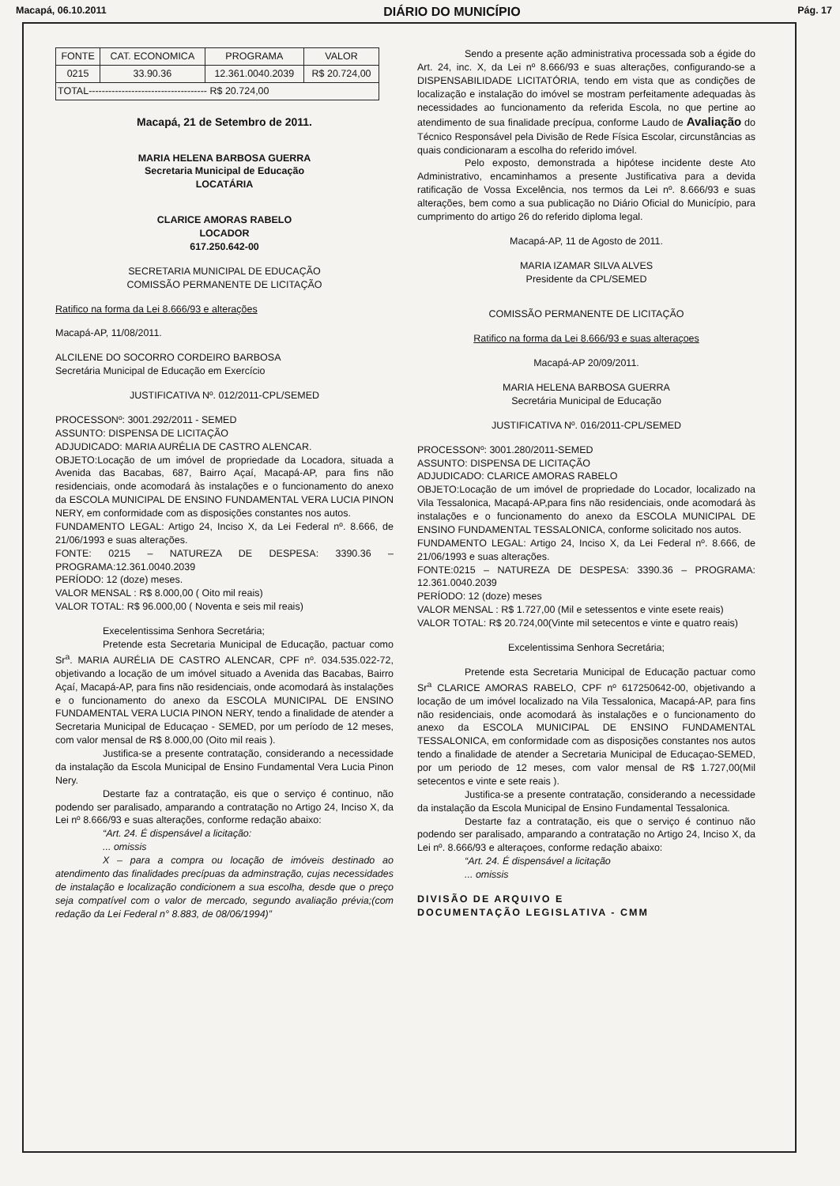Macapá, 06.10.2011 DIÁRIO DO MUNICÍPIO Pág. 17
| FONTE | CAT. ECONOMICA | PROGRAMA | VALOR |
| --- | --- | --- | --- |
| 0215 | 33.90.36 | 12.361.0040.2039 | R$ 20.724,00 |
| TOTAL------------------------------------ R$ 20.724,00 | | | |
Macapá, 21 de Setembro de 2011.
MARIA HELENA BARBOSA GUERRA
Secretaria Municipal de Educação
LOCATÁRIA
CLARICE AMORAS RABELO
LOCADOR
617.250.642-00
SECRETARIA MUNICIPAL DE EDUCAÇÃO
COMISSÃO PERMANENTE DE LICITAÇÃO
Ratifico na forma da Lei 8.666/93 e alterações
Macapá-AP, 11/08/2011.
ALCILENE DO SOCORRO CORDEIRO BARBOSA
Secretária Municipal de Educação em Exercício
JUSTIFICATIVA Nº. 012/2011-CPL/SEMED
PROCESSONº: 3001.292/2011 - SEMED
ASSUNTO: DISPENSA DE LICITAÇÃO
ADJUDICADO: MARIA AURÉLIA DE CASTRO ALENCAR.
OBJETO:Locação de um imóvel de propriedade da Locadora, situada a Avenida das Bacabas, 687, Bairro Açaí, Macapá-AP, para fins não residenciais, onde acomodará às instalações e o funcionamento do anexo da ESCOLA MUNICIPAL DE ENSINO FUNDAMENTAL VERA LUCIA PINON NERY, em conformidade com as disposições constantes nos autos.
FUNDAMENTO LEGAL: Artigo 24, Inciso X, da Lei Federal nº. 8.666, de 21/06/1993 e suas alterações.
FONTE: 0215 – NATUREZA DE DESPESA: 3390.36 – PROGRAMA:12.361.0040.2039
PERÍODO: 12 (doze) meses.
VALOR MENSAL : R$ 8.000,00 ( Oito mil reais)
VALOR TOTAL: R$ 96.000,00 ( Noventa e seis mil reais)
Execelentissima Senhora Secretária;
Pretende esta Secretaria Municipal de Educação, pactuar como Sr<sup>a</sup>. MARIA AURÉLIA DE CASTRO ALENCAR, CPF nº. 034.535.022-72, objetivando a locação de um imóvel situado a Avenida das Bacabas, Bairro Açaí, Macapá-AP, para fins não residenciais, onde acomodará às instalações e o funcionamento do anexo da ESCOLA MUNICIPAL DE ENSINO FUNDAMENTAL VERA LUCIA PINON NERY, tendo a finalidade de atender a Secretaria Municipal de Educaçao - SEMED, por um período de 12 meses, com valor mensal de R$ 8.000,00 (Oito mil reais ).
Justifica-se a presente contratação, considerando a necessidade da instalação da Escola Municipal de Ensino Fundamental Vera Lucia Pinon Nery.
Destarte faz a contratação, eis que o serviço é continuo, não podendo ser paralisado, amparando a contratação no Artigo 24, Inciso X, da Lei nº 8.666/93 e suas alterações, conforme redação abaixo:
“Art. 24. É dispensável a licitação:
... omissis
X – para a compra ou locação de imóveis destinado ao atendimento das finalidades precípuas da adminstração, cujas necessidades de instalação e localização condicionem a sua escolha, desde que o preço seja compatível com o valor de mercado, segundo avaliação prévia;(com redação da Lei Federal n° 8.883, de 08/06/1994)”
Sendo a presente ação administrativa processada sob a égide do Art. 24, inc. X, da Lei nº 8.666/93 e suas alterações, configurando-se a DISPENSABILIDADE LICITATÓRIA, tendo em vista que as condições de localização e instalação do imóvel se mostram perfeitamente adequadas às necessidades ao funcionamento da referida Escola, no que pertine ao atendimento de sua finalidade precípua, conforme Laudo de Avaliação do Técnico Responsável pela Divisão de Rede Física Escolar, circunstâncias as quais condicionaram a escolha do referido imóvel.
Pelo exposto, demonstrada a hipótese incidente deste Ato Administrativo, encaminhamos a presente Justificativa para a devida ratificação de Vossa Excelência, nos termos da Lei nº. 8.666/93 e suas alterações, bem como a sua publicação no Diário Oficial do Município, para cumprimento do artigo 26 do referido diploma legal.
Macapá-AP, 11 de Agosto de 2011.
MARIA IZAMAR SILVA ALVES
Presidente da CPL/SEMED
COMISSÃO PERMANENTE DE LICITAÇÃO
Ratifico na forma da Lei 8.666/93 e suas alteraçoes
Macapá-AP 20/09/2011.
MARIA HELENA BARBOSA GUERRA
Secretária Municipal de Educação
JUSTIFICATIVA Nº. 016/2011-CPL/SEMED
PROCESSONº: 3001.280/2011-SEMED
ASSUNTO: DISPENSA DE LICITAÇÃO
ADJUDICADO: CLARICE AMORAS RABELO
OBJETO:Locação de um imóvel de propriedade do Locador, localizado na Vila Tessalonica, Macapá-AP,para fins não residenciais, onde acomodará às instalações e o funcionamento do anexo da ESCOLA MUNICIPAL DE ENSINO FUNDAMENTAL TESSALONICA, conforme solicitado nos autos.
FUNDAMENTO LEGAL: Artigo 24, Inciso X, da Lei Federal nº. 8.666, de 21/06/1993 e suas alterações.
FONTE:0215 – NATUREZA DE DESPESA: 3390.36 – PROGRAMA: 12.361.0040.2039
PERÍODO: 12 (doze) meses
VALOR MENSAL : R$ 1.727,00 (Mil e setessentos e vinte esete reais)
VALOR TOTAL: R$ 20.724,00(Vinte mil setecentos e vinte e quatro reais)
Excelentissima Senhora Secretária;
Pretende esta Secretaria Municipal de Educação pactuar como Sr<sup>a</sup> CLARICE AMORAS RABELO, CPF nº 617250642-00, objetivando a locação de um imóvel localizado na Vila Tessalonica, Macapá-AP, para fins não residenciais, onde acomodará às instalações e o funcionamento do anexo da ESCOLA MUNICIPAL DE ENSINO FUNDAMENTAL TESSALONICA, em conformidade com as disposições constantes nos autos tendo a finalidade de atender a Secretaria Municipal de Educaçao-SEMED, por um periodo de 12 meses, com valor mensal de R$ 1.727,00(Mil setecentos e vinte e sete reais ).
Justifica-se a presente contratação, considerando a necessidade da instalação da Escola Municipal de Ensino Fundamental Tessalonica.
Destarte faz a contratação, eis que o serviço é continuo não podendo ser paralisado, amparando a contratação no Artigo 24, Inciso X, da Lei nº. 8.666/93 e alteraçoes, conforme redação abaixo:
“Art. 24. É dispensável a licitação
... omissis
DIVISÃO DE ARQUIVO E
DOCUMENTAÇÃO LEGISLATIVA - CMM